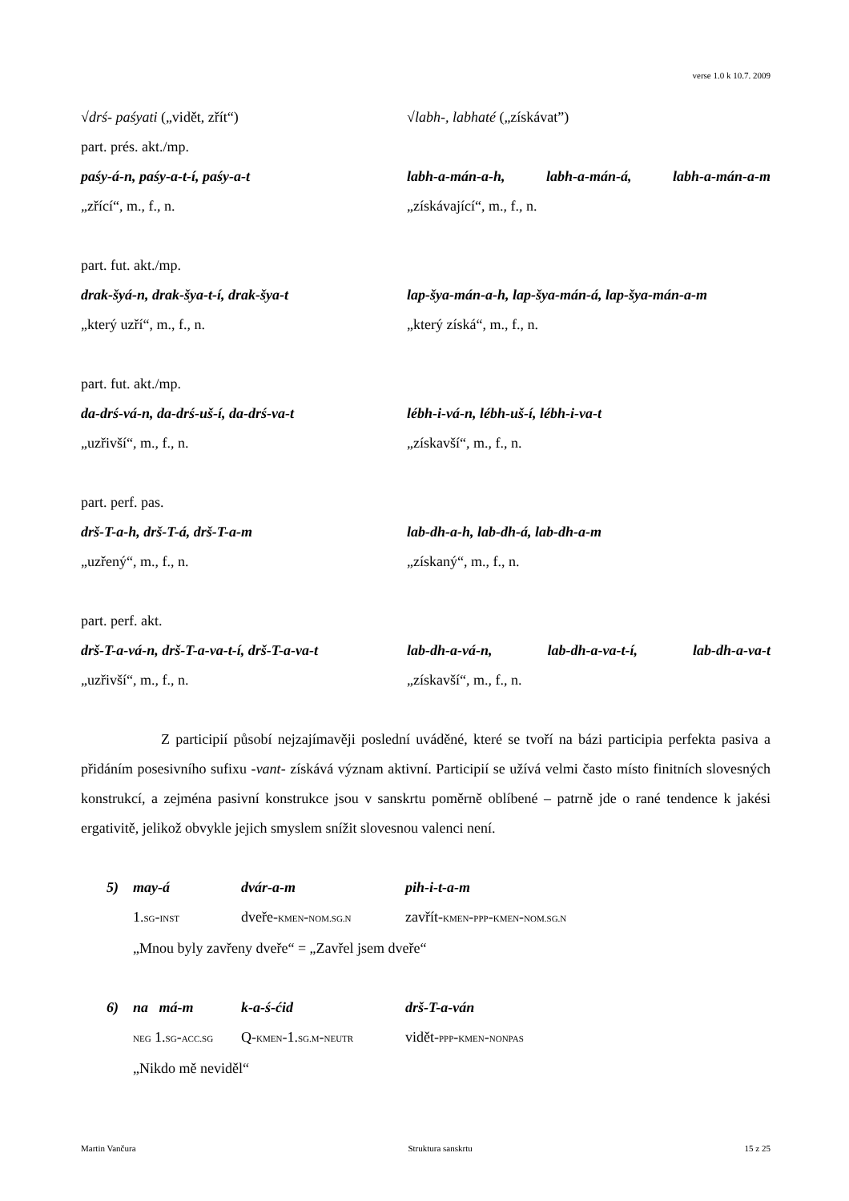verse 1.0 k 10.7. 2009
√drś- paśyati („vidět, zřít“) √labh-, labhaté („získávat”)
part. prés. akt./mp.
paśy-á-n, paśy-a-t-í, paśy-a-t labh-a-mán-a-h, labh-a-mán-á, labh-a-mán-a-m
„zřící“, m., f., n. „získávající“, m., f., n.
part. fut. akt./mp.
drak-šyá-n, drak-šya-t-í, drak-šya-t lap-šya-mán-a-h, lap-šya-mán-á, lap-šya-mán-a-m
„který uzří“, m., f., n. „který získá“, m., f., n.
part. fut. akt./mp.
da-drś-vá-n, da-drś-uš-í, da-drś-va-t lébh-i-vá-n, lébh-uš-í, lébh-i-va-t
„uzřivší“, m., f., n. „získavší“, m., f., n.
part. perf. pas.
drš-T-a-h, drš-T-á, drš-T-a-m lab-dh-a-h, lab-dh-á, lab-dh-a-m
„uzřený“, m., f., n. „získaný“, m., f., n.
part. perf. akt.
drš-T-a-vá-n, drš-T-a-va-t-í, drš-T-a-va-t
lab-dh-a-vá-n, lab-dh-a-va-t-í, lab-dh-a-va-t
„uzřivší“, m., f., n. „získavší“, m., f., n.
Z participií působí nejzajímavěji poslední uváděné, které se tvoří na bázi participia perfekta pasiva a přidáním posesivního sufixu -vant- získává význam aktivní. Participií se užívá velmi často místo finitních slovesných konstrukcí, a zejména pasivní konstrukce jsou v sanskrtu poměrně oblíbené – patrně jde o rané tendence k jakési ergativitě, jelikož obvykle jejich smyslem snížit slovesnou valenci není.
5) may-á dvár-a-m pih-i-t-a-m
1.SG-INST dveře-KMEN-NOM.SG.N zavřít-KMEN-PPP-KMEN-NOM.SG.N
„Mnou byly zavřeny dveře“ = „Zavřel jsem dveře“
6) na má-m k-a-ś-ćid drš-T-a-ván
NEG 1.SG-ACC.SG Q-KMEN-1.SG.M-NEUTR vidět-PPP-KMEN-NONPAS
„Nikdo mě neviděl“
Martin Vančura Struktura sanskrtu 15 z 25